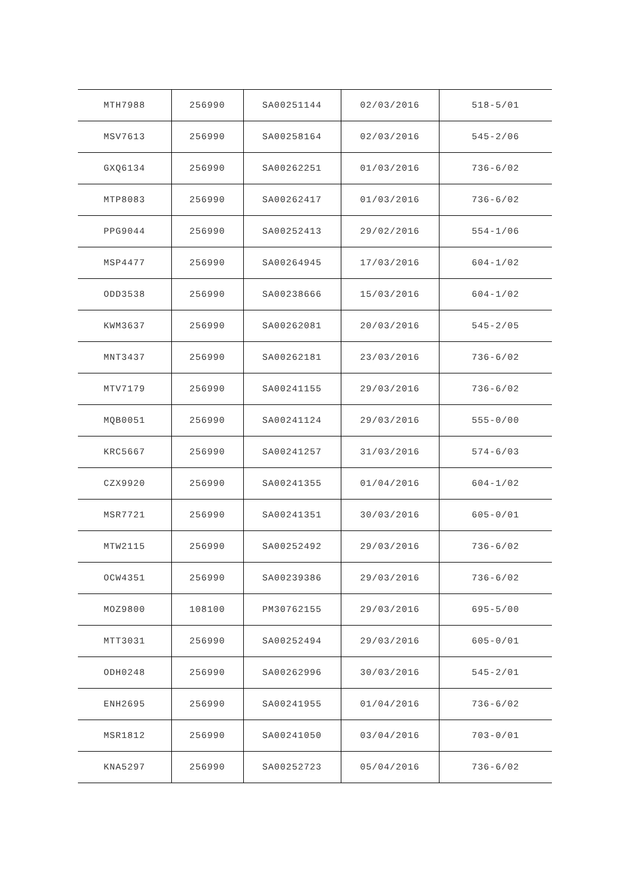| MTH7988 | 256990 | SA00251144 | 02/03/2016 | 518-5/01 |
| MSV7613 | 256990 | SA00258164 | 02/03/2016 | 545-2/06 |
| GXQ6134 | 256990 | SA00262251 | 01/03/2016 | 736-6/02 |
| MTP8083 | 256990 | SA00262417 | 01/03/2016 | 736-6/02 |
| PPG9044 | 256990 | SA00252413 | 29/02/2016 | 554-1/06 |
| MSP4477 | 256990 | SA00264945 | 17/03/2016 | 604-1/02 |
| ODD3538 | 256990 | SA00238666 | 15/03/2016 | 604-1/02 |
| KWM3637 | 256990 | SA00262081 | 20/03/2016 | 545-2/05 |
| MNT3437 | 256990 | SA00262181 | 23/03/2016 | 736-6/02 |
| MTV7179 | 256990 | SA00241155 | 29/03/2016 | 736-6/02 |
| MQB0051 | 256990 | SA00241124 | 29/03/2016 | 555-0/00 |
| KRC5667 | 256990 | SA00241257 | 31/03/2016 | 574-6/03 |
| CZX9920 | 256990 | SA00241355 | 01/04/2016 | 604-1/02 |
| MSR7721 | 256990 | SA00241351 | 30/03/2016 | 605-0/01 |
| MTW2115 | 256990 | SA00252492 | 29/03/2016 | 736-6/02 |
| OCW4351 | 256990 | SA00239386 | 29/03/2016 | 736-6/02 |
| MOZ9800 | 108100 | PM30762155 | 29/03/2016 | 695-5/00 |
| MTT3031 | 256990 | SA00252494 | 29/03/2016 | 605-0/01 |
| ODH0248 | 256990 | SA00262996 | 30/03/2016 | 545-2/01 |
| ENH2695 | 256990 | SA00241955 | 01/04/2016 | 736-6/02 |
| MSR1812 | 256990 | SA00241050 | 03/04/2016 | 703-0/01 |
| KNA5297 | 256990 | SA00252723 | 05/04/2016 | 736-6/02 |